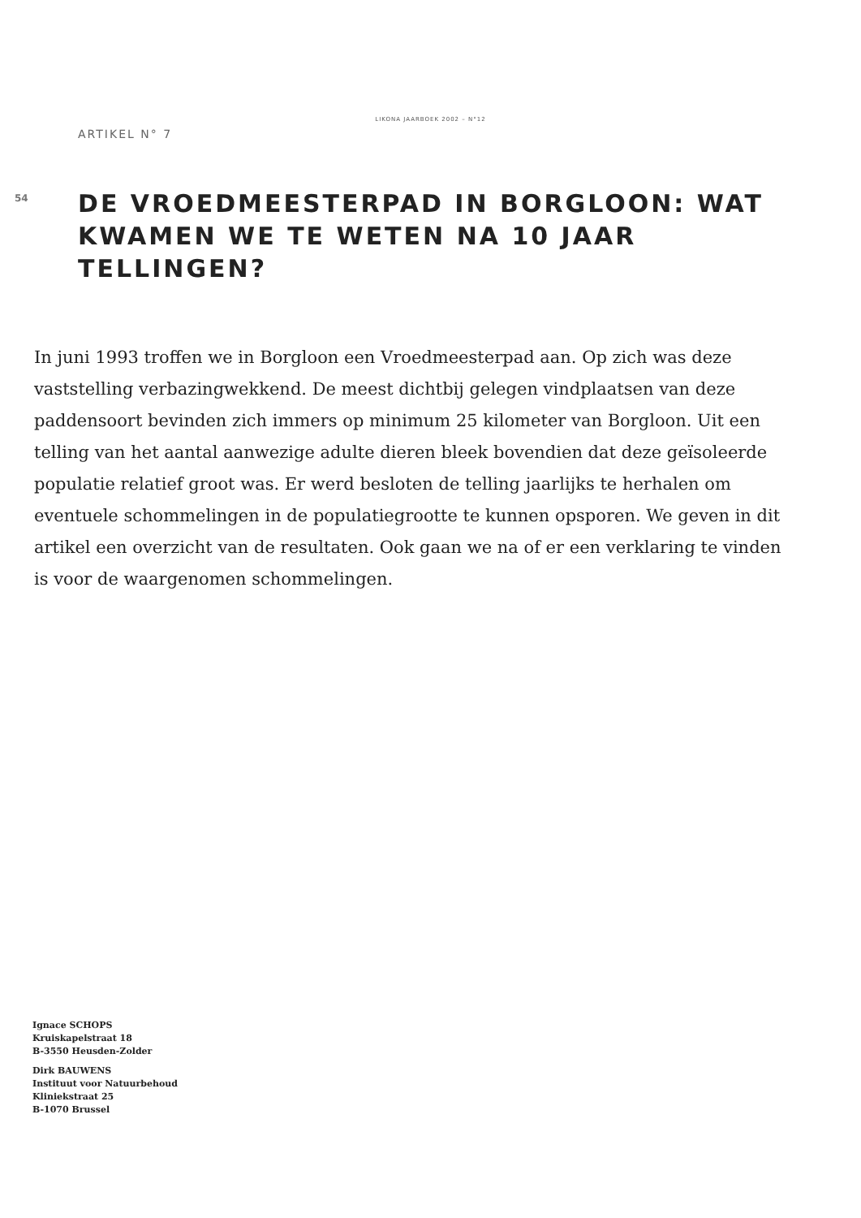LIKONA JAARBOEK 2002 – N°12
ARTIKEL N° 7
54
DE VROEDMEESTERPAD IN BORGLOON: WAT KWAMEN WE TE WETEN NA 10 JAAR TELLINGEN?
In juni 1993 troffen we in Borgloon een Vroedmeesterpad aan. Op zich was deze vaststelling verbazingwekkend. De meest dichtbij gelegen vindplaatsen van deze paddensoort bevinden zich immers op minimum 25 kilometer van Borgloon. Uit een telling van het aantal aanwezige adulte dieren bleek bovendien dat deze geïsoleerde populatie relatief groot was. Er werd besloten de telling jaarlijks te herhalen om eventuele schommelingen in de populatiegrootte te kunnen opsporen. We geven in dit artikel een overzicht van de resultaten. Ook gaan we na of er een verklaring te vinden is voor de waargenomen schommelingen.
Ignace SCHOPS
Kruiskapelstraat 18
B-3550 Heusden-Zolder
Dirk BAUWENS
Instituut voor Natuurbehoud
Kliniekstraat 25
B-1070 Brussel